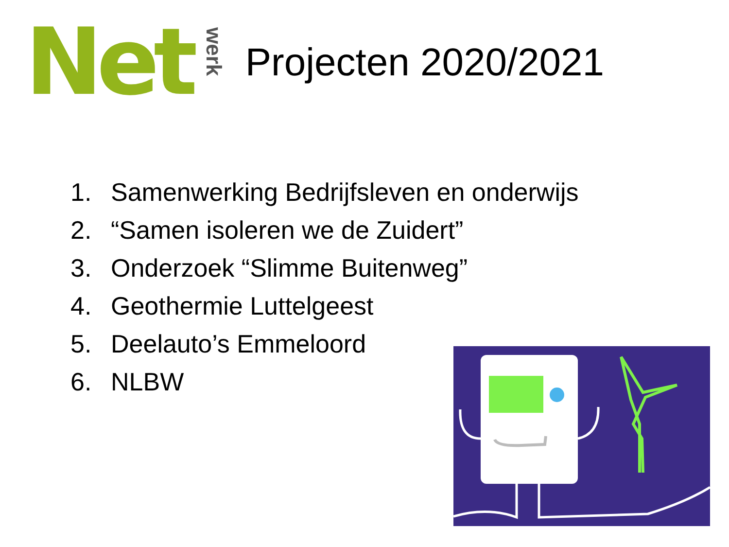Net
werk
Projecten 2020/2021
1. Samenwerking Bedrijfsleven en onderwijs
2. “Samen isoleren we de Zuidert”
3. Onderzoek “Slimme Buitenweg”
4. Geothermie Luttelgeest
5. Deelauto’s Emmeloord
6. NLBW